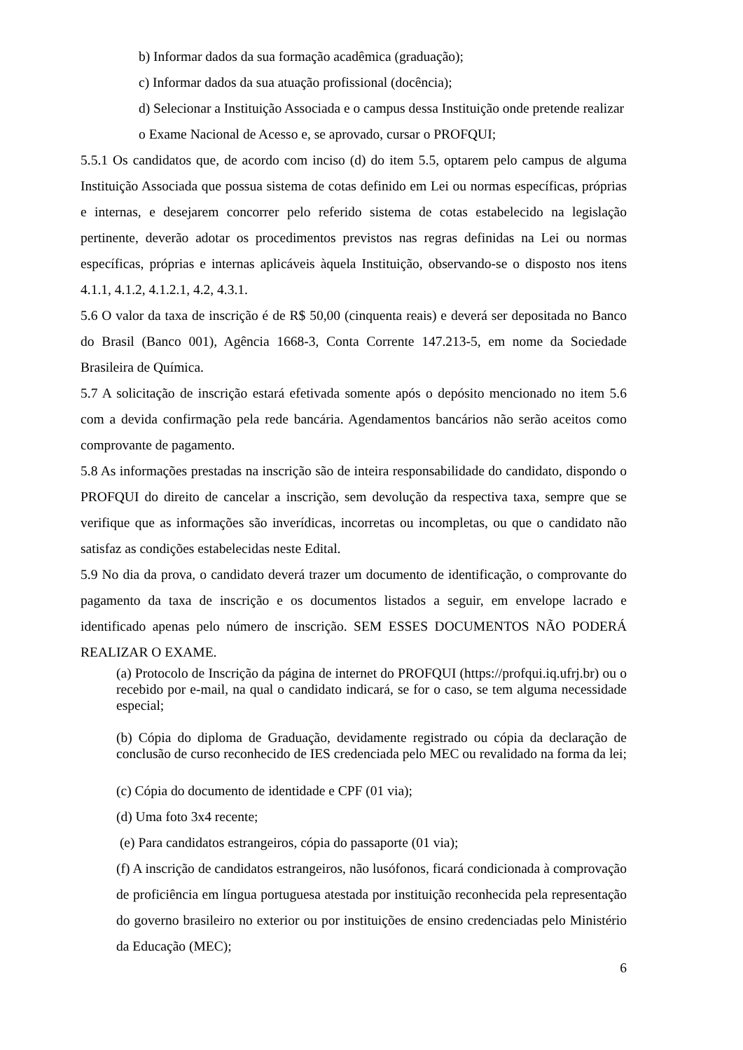b) Informar dados da sua formação acadêmica (graduação);
c) Informar dados da sua atuação profissional (docência);
d) Selecionar a Instituição Associada e o campus dessa Instituição onde pretende realizar o Exame Nacional de Acesso e, se aprovado, cursar o PROFQUI;
5.5.1 Os candidatos que, de acordo com inciso (d) do item 5.5, optarem pelo campus de alguma Instituição Associada que possua sistema de cotas definido em Lei ou normas específicas, próprias e internas, e desejarem concorrer pelo referido sistema de cotas estabelecido na legislação pertinente, deverão adotar os procedimentos previstos nas regras definidas na Lei ou normas específicas, próprias e internas aplicáveis àquela Instituição, observando-se o disposto nos itens 4.1.1, 4.1.2, 4.1.2.1, 4.2, 4.3.1.
5.6 O valor da taxa de inscrição é de R$ 50,00 (cinquenta reais) e deverá ser depositada no Banco do Brasil (Banco 001), Agência 1668-3, Conta Corrente 147.213-5, em nome da Sociedade Brasileira de Química.
5.7 A solicitação de inscrição estará efetivada somente após o depósito mencionado no item 5.6 com a devida confirmação pela rede bancária. Agendamentos bancários não serão aceitos como comprovante de pagamento.
5.8 As informações prestadas na inscrição são de inteira responsabilidade do candidato, dispondo o PROFQUI do direito de cancelar a inscrição, sem devolução da respectiva taxa, sempre que se verifique que as informações são inverídicas, incorretas ou incompletas, ou que o candidato não satisfaz as condições estabelecidas neste Edital.
5.9 No dia da prova, o candidato deverá trazer um documento de identificação, o comprovante do pagamento da taxa de inscrição e os documentos listados a seguir, em envelope lacrado e identificado apenas pelo número de inscrição. SEM ESSES DOCUMENTOS NÃO PODERÁ REALIZAR O EXAME.
(a) Protocolo de Inscrição da página de internet do PROFQUI (https://profqui.iq.ufrj.br) ou o recebido por e-mail, na qual o candidato indicará, se for o caso, se tem alguma necessidade especial;
(b) Cópia do diploma de Graduação, devidamente registrado ou cópia da declaração de conclusão de curso reconhecido de IES credenciada pelo MEC ou revalidado na forma da lei;
(c) Cópia do documento de identidade e CPF (01 via);
(d) Uma foto 3x4 recente;
(e) Para candidatos estrangeiros, cópia do passaporte (01 via);
(f) A inscrição de candidatos estrangeiros, não lusófonos, ficará condicionada à comprovação de proficiência em língua portuguesa atestada por instituição reconhecida pela representação do governo brasileiro no exterior ou por instituições de ensino credenciadas pelo Ministério da Educação (MEC);
6